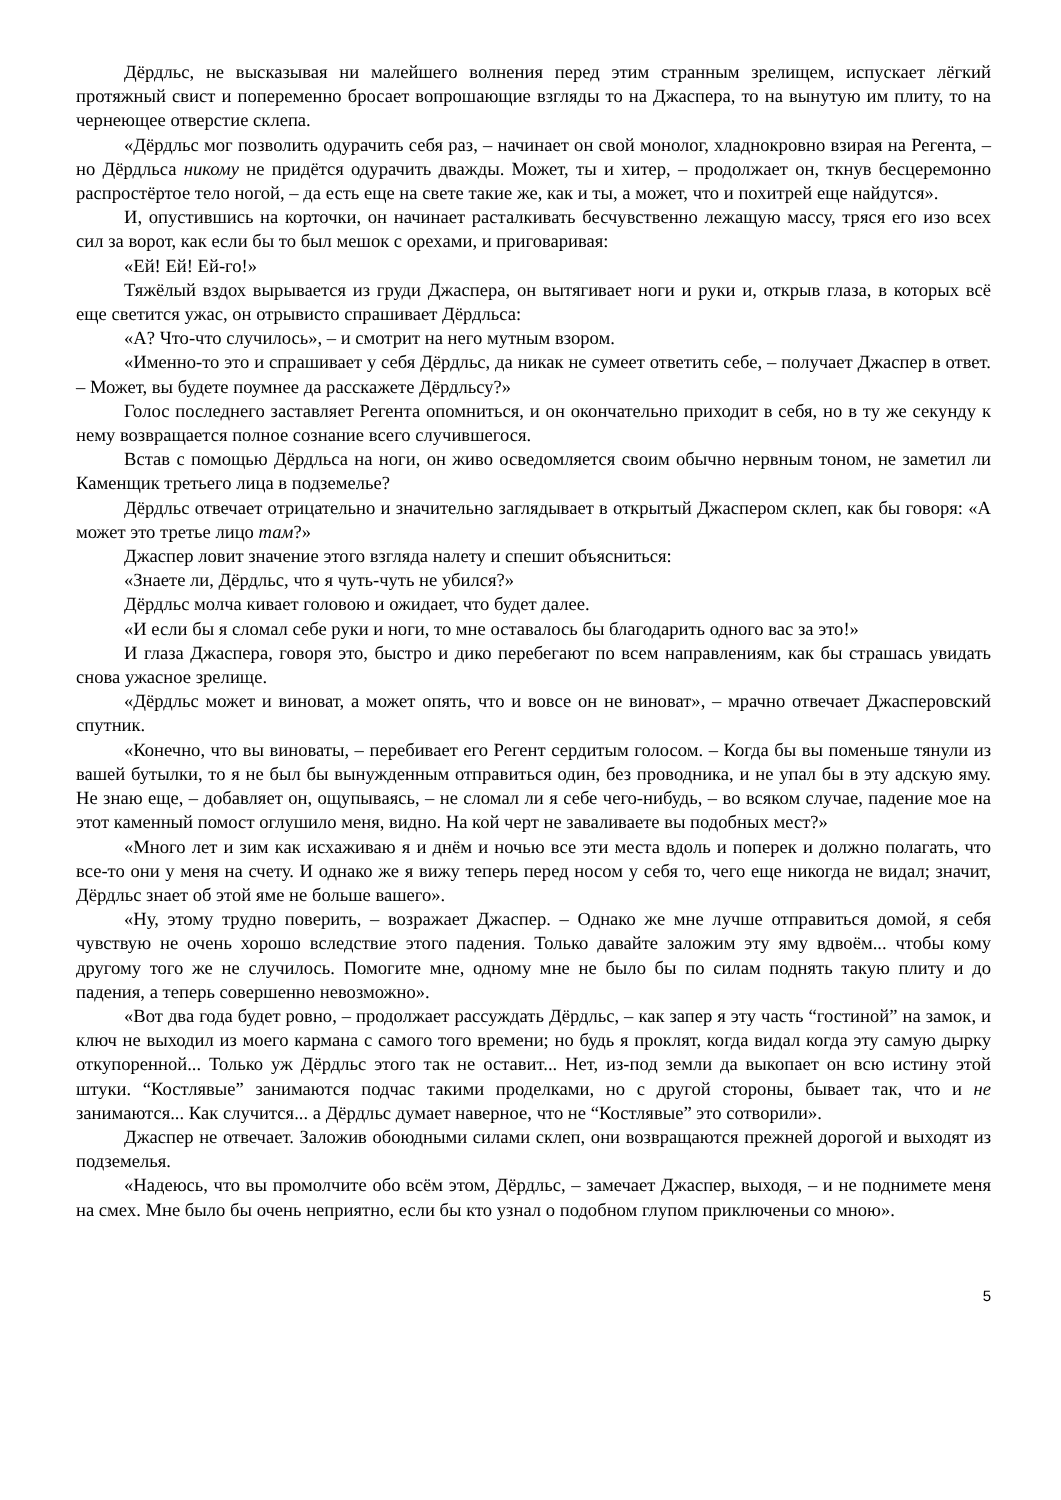Дёрдльс, не высказывая ни малейшего волнения перед этим странным зрелищем, испускает лёгкий протяжный свист и попеременно бросает вопрошающие взгляды то на Джаспера, то на вынутую им плиту, то на чернеющее отверстие склепа.
«Дёрдльс мог позволить одурачить себя раз, – начинает он свой монолог, хладнокровно взирая на Регента, – но Дёрдльса никому не придётся одурачить дважды. Может, ты и хитер, – продолжает он, ткнув бесцеремонно распростёртое тело ногой, – да есть еще на свете такие же, как и ты, а может, что и похитрей еще найдутся».
И, опустившись на корточки, он начинает расталкивать бесчувственно лежащую массу, тряся его изо всех сил за ворот, как если бы то был мешок с орехами, и приговаривая:
«Ей! Ей! Ей-го!»
Тяжёлый вздох вырывается из груди Джаспера, он вытягивает ноги и руки и, открыв глаза, в которых всё еще светится ужас, он отрывисто спрашивает Дёрдльса:
«А? Что-что случилось», – и смотрит на него мутным взором.
«Именно-то это и спрашивает у себя Дёрдльс, да никак не сумеет ответить себе, – получает Джаспер в ответ. – Может, вы будете поумнее да расскажете Дёрдльсу?»
Голос последнего заставляет Регента опомниться, и он окончательно приходит в себя, но в ту же секунду к нему возвращается полное сознание всего случившегося.
Встав с помощью Дёрдльса на ноги, он живо осведомляется своим обычно нервным тоном, не заметил ли Каменщик третьего лица в подземелье?
Дёрдльс отвечает отрицательно и значительно заглядывает в открытый Джаспером склеп, как бы говоря: «А может это третье лицо там?»
Джаспер ловит значение этого взгляда налету и спешит объясниться:
«Знаете ли, Дёрдльс, что я чуть-чуть не убился?»
Дёрдльс молча кивает головою и ожидает, что будет далее.
«И если бы я сломал себе руки и ноги, то мне оставалось бы благодарить одного вас за это!»
И глаза Джаспера, говоря это, быстро и дико перебегают по всем направлениям, как бы страшась увидать снова ужасное зрелище.
«Дёрдльс может и виноват, а может опять, что и вовсе он не виноват», – мрачно отвечает Джасперовский спутник.
«Конечно, что вы виноваты, – перебивает его Регент сердитым голосом. – Когда бы вы поменьше тянули из вашей бутылки, то я не был бы вынужденным отправиться один, без проводника, и не упал бы в эту адскую яму. Не знаю еще, – добавляет он, ощупываясь, – не сломал ли я себе чего-нибудь, – во всяком случае, падение мое на этот каменный помост оглушило меня, видно. На кой черт не заваливаете вы подобных мест?»
«Много лет и зим как исхаживаю я и днём и ночью все эти места вдоль и поперек и должно полагать, что все-то они у меня на счету. И однако же я вижу теперь перед носом у себя то, чего еще никогда не видал; значит, Дёрдльс знает об этой яме не больше вашего».
«Ну, этому трудно поверить, – возражает Джаспер. – Однако же мне лучше отправиться домой, я себя чувствую не очень хорошо вследствие этого падения. Только давайте заложим эту яму вдвоём... чтобы кому другому того же не случилось. Помогите мне, одному мне не было бы по силам поднять такую плиту и до падения, а теперь совершенно невозможно».
«Вот два года будет ровно, – продолжает рассуждать Дёрдльс, – как запер я эту часть “гостиной” на замок, и ключ не выходил из моего кармана с самого того времени; но будь я проклят, когда видал когда эту самую дырку откупоренной... Только уж Дёрдльс этого так не оставит... Нет, из-под земли да выкопает он всю истину этой штуки. “Костлявые” занимаются подчас такими проделками, но с другой стороны, бывает так, что и не занимаются... Как случится... а Дёрдльс думает наверное, что не “Костлявые” это сотворили».
Джаспер не отвечает. Заложив обоюдными силами склеп, они возвращаются прежней дорогой и выходят из подземелья.
«Надеюсь, что вы промолчите обо всём этом, Дёрдльс, – замечает Джаспер, выходя, – и не поднимете меня на смех. Мне было бы очень неприятно, если бы кто узнал о подобном глупом приключеньи со мною».
5